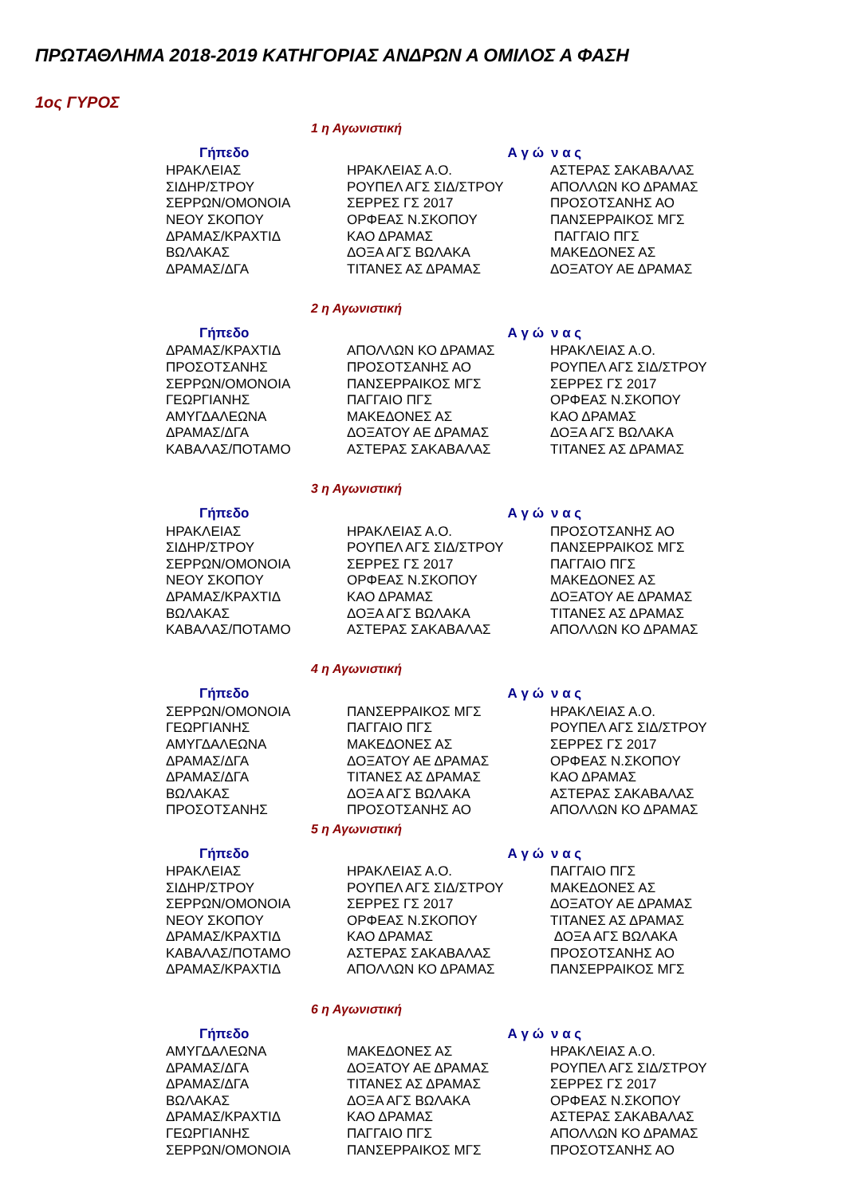ΠΡΩΤΑΘΛΗΜΑ 2018-2019 ΚΑΤΗΓΟΡΙΑΣ ΑΝΔΡΩΝ Α ΟΜΙΛΟΣ Α ΦΑΣΗ
1ος ΓΥΡΟΣ
1 η Αγωνιστική
| Γήπεδο | Α γ ώ | ν α ς |
| --- | --- | --- |
| ΗΡΑΚΛΕΙΑΣ | ΗΡΑΚΛΕΙΑΣ Α.Ο. | ΑΣΤΕΡΑΣ ΣΑΚΑΒΑΛΑΣ |
| ΣΙΔΗΡ/ΣΤΡΟΥ | ΡΟΥΠΕΛ ΑΓΣ ΣΙΔ/ΣΤΡΟΥ | ΑΠΟΛΛΩΝ ΚΟ ΔΡΑΜΑΣ |
| ΣΕΡΡΩΝ/ΟΜΟΝΟΙΑ | ΣΕΡΡΕΣ ΓΣ 2017 | ΠΡΟΣΟΤΣΑΝΗΣ ΑΟ |
| ΝΕΟΥ ΣΚΟΠΟΥ | ΟΡΦΕΑΣ Ν.ΣΚΟΠΟΥ | ΠΑΝΣΕΡΡΑΙΚΟΣ ΜΓΣ |
| ΔΡΑΜΑΣ/ΚΡΑΧΤΙΔ | ΚΑΟ ΔΡΑΜΑΣ | ΠΑΓΓΑΙΟ ΠΓΣ |
| ΒΩΛΑΚΑΣ | ΔΟΞΑ ΑΓΣ ΒΩΛΑΚΑ | ΜΑΚΕΔΟΝΕΣ ΑΣ |
| ΔΡΑΜΑΣ/ΔΓΑ | ΤΙΤΑΝΕΣ ΑΣ ΔΡΑΜΑΣ | ΔΟΞΑΤΟΥ ΑΕ ΔΡΑΜΑΣ |
2 η Αγωνιστική
| Γήπεδο | Α γ ώ | ν α ς |
| --- | --- | --- |
| ΔΡΑΜΑΣ/ΚΡΑΧΤΙΔ | ΑΠΟΛΛΩΝ ΚΟ ΔΡΑΜΑΣ | ΗΡΑΚΛΕΙΑΣ Α.Ο. |
| ΠΡΟΣΟΤΣΑΝΗΣ | ΠΡΟΣΟΤΣΑΝΗΣ ΑΟ | ΡΟΥΠΕΛ ΑΓΣ ΣΙΔ/ΣΤΡΟΥ |
| ΣΕΡΡΩΝ/ΟΜΟΝΟΙΑ | ΠΑΝΣΕΡΡΑΙΚΟΣ ΜΓΣ | ΣΕΡΡΕΣ ΓΣ 2017 |
| ΓΕΩΡΓΙΑΝΗΣ | ΠΑΓΓΑΙΟ ΠΓΣ | ΟΡΦΕΑΣ Ν.ΣΚΟΠΟΥ |
| ΑΜΥΓΔΑΛΕΩΝΑ | ΜΑΚΕΔΟΝΕΣ ΑΣ | ΚΑΟ ΔΡΑΜΑΣ |
| ΔΡΑΜΑΣ/ΔΓΑ | ΔΟΞΑΤΟΥ ΑΕ ΔΡΑΜΑΣ | ΔΟΞΑ ΑΓΣ ΒΩΛΑΚΑ |
| ΚΑΒΑΛΑΣ/ΠΟΤΑΜΟ | ΑΣΤΕΡΑΣ ΣΑΚΑΒΑΛΑΣ | ΤΙΤΑΝΕΣ ΑΣ ΔΡΑΜΑΣ |
3 η Αγωνιστική
| Γήπεδο | Α γ ώ | ν α ς |
| --- | --- | --- |
| ΗΡΑΚΛΕΙΑΣ | ΗΡΑΚΛΕΙΑΣ Α.Ο. | ΠΡΟΣΟΤΣΑΝΗΣ ΑΟ |
| ΣΙΔΗΡ/ΣΤΡΟΥ | ΡΟΥΠΕΛ ΑΓΣ ΣΙΔ/ΣΤΡΟΥ | ΠΑΝΣΕΡΡΑΙΚΟΣ ΜΓΣ |
| ΣΕΡΡΩΝ/ΟΜΟΝΟΙΑ | ΣΕΡΡΕΣ ΓΣ 2017 | ΠΑΓΓΑΙΟ ΠΓΣ |
| ΝΕΟΥ ΣΚΟΠΟΥ | ΟΡΦΕΑΣ Ν.ΣΚΟΠΟΥ | ΜΑΚΕΔΟΝΕΣ ΑΣ |
| ΔΡΑΜΑΣ/ΚΡΑΧΤΙΔ | ΚΑΟ ΔΡΑΜΑΣ | ΔΟΞΑΤΟΥ ΑΕ ΔΡΑΜΑΣ |
| ΒΩΛΑΚΑΣ | ΔΟΞΑ ΑΓΣ ΒΩΛΑΚΑ | ΤΙΤΑΝΕΣ ΑΣ ΔΡΑΜΑΣ |
| ΚΑΒΑΛΑΣ/ΠΟΤΑΜΟ | ΑΣΤΕΡΑΣ ΣΑΚΑΒΑΛΑΣ | ΑΠΟΛΛΩΝ ΚΟ ΔΡΑΜΑΣ |
4 η Αγωνιστική
| Γήπεδο | Α γ ώ | ν α ς |
| --- | --- | --- |
| ΣΕΡΡΩΝ/ΟΜΟΝΟΙΑ | ΠΑΝΣΕΡΡΑΙΚΟΣ ΜΓΣ | ΗΡΑΚΛΕΙΑΣ Α.Ο. |
| ΓΕΩΡΓΙΑΝΗΣ | ΠΑΓΓΑΙΟ ΠΓΣ | ΡΟΥΠΕΛ ΑΓΣ ΣΙΔ/ΣΤΡΟΥ |
| ΑΜΥΓΔΑΛΕΩΝΑ | ΜΑΚΕΔΟΝΕΣ ΑΣ | ΣΕΡΡΕΣ ΓΣ 2017 |
| ΔΡΑΜΑΣ/ΔΓΑ | ΔΟΞΑΤΟΥ ΑΕ ΔΡΑΜΑΣ | ΟΡΦΕΑΣ Ν.ΣΚΟΠΟΥ |
| ΔΡΑΜΑΣ/ΔΓΑ | ΤΙΤΑΝΕΣ ΑΣ ΔΡΑΜΑΣ | ΚΑΟ ΔΡΑΜΑΣ |
| ΒΩΛΑΚΑΣ | ΔΟΞΑ ΑΓΣ ΒΩΛΑΚΑ | ΑΣΤΕΡΑΣ ΣΑΚΑΒΑΛΑΣ |
| ΠΡΟΣΟΤΣΑΝΗΣ | ΠΡΟΣΟΤΣΑΝΗΣ ΑΟ | ΑΠΟΛΛΩΝ ΚΟ ΔΡΑΜΑΣ |
5 η Αγωνιστική
| Γήπεδο | Α γ ώ | ν α ς |
| --- | --- | --- |
| ΗΡΑΚΛΕΙΑΣ | ΗΡΑΚΛΕΙΑΣ Α.Ο. | ΠΑΓΓΑΙΟ ΠΓΣ |
| ΣΙΔΗΡ/ΣΤΡΟΥ | ΡΟΥΠΕΛ ΑΓΣ ΣΙΔ/ΣΤΡΟΥ | ΜΑΚΕΔΟΝΕΣ ΑΣ |
| ΣΕΡΡΩΝ/ΟΜΟΝΟΙΑ | ΣΕΡΡΕΣ ΓΣ 2017 | ΔΟΞΑΤΟΥ ΑΕ ΔΡΑΜΑΣ |
| ΝΕΟΥ ΣΚΟΠΟΥ | ΟΡΦΕΑΣ Ν.ΣΚΟΠΟΥ | ΤΙΤΑΝΕΣ ΑΣ ΔΡΑΜΑΣ |
| ΔΡΑΜΑΣ/ΚΡΑΧΤΙΔ | ΚΑΟ ΔΡΑΜΑΣ | ΔΟΞΑ ΑΓΣ ΒΩΛΑΚΑ |
| ΚΑΒΑΛΑΣ/ΠΟΤΑΜΟ | ΑΣΤΕΡΑΣ ΣΑΚΑΒΑΛΑΣ | ΠΡΟΣΟΤΣΑΝΗΣ ΑΟ |
| ΔΡΑΜΑΣ/ΚΡΑΧΤΙΔ | ΑΠΟΛΛΩΝ ΚΟ ΔΡΑΜΑΣ | ΠΑΝΣΕΡΡΑΙΚΟΣ ΜΓΣ |
6 η Αγωνιστική
| Γήπεδο | Α γ ώ | ν α ς |
| --- | --- | --- |
| ΑΜΥΓΔΑΛΕΩΝΑ | ΜΑΚΕΔΟΝΕΣ ΑΣ | ΗΡΑΚΛΕΙΑΣ Α.Ο. |
| ΔΡΑΜΑΣ/ΔΓΑ | ΔΟΞΑΤΟΥ ΑΕ ΔΡΑΜΑΣ | ΡΟΥΠΕΛ ΑΓΣ ΣΙΔ/ΣΤΡΟΥ |
| ΔΡΑΜΑΣ/ΔΓΑ | ΤΙΤΑΝΕΣ ΑΣ ΔΡΑΜΑΣ | ΣΕΡΡΕΣ ΓΣ 2017 |
| ΒΩΛΑΚΑΣ | ΔΟΞΑ ΑΓΣ ΒΩΛΑΚΑ | ΟΡΦΕΑΣ Ν.ΣΚΟΠΟΥ |
| ΔΡΑΜΑΣ/ΚΡΑΧΤΙΔ | ΚΑΟ ΔΡΑΜΑΣ | ΑΣΤΕΡΑΣ ΣΑΚΑΒΑΛΑΣ |
| ΓΕΩΡΓΙΑΝΗΣ | ΠΑΓΓΑΙΟ ΠΓΣ | ΑΠΟΛΛΩΝ ΚΟ ΔΡΑΜΑΣ |
| ΣΕΡΡΩΝ/ΟΜΟΝΟΙΑ | ΠΑΝΣΕΡΡΑΙΚΟΣ ΜΓΣ | ΠΡΟΣΟΤΣΑΝΗΣ ΑΟ |